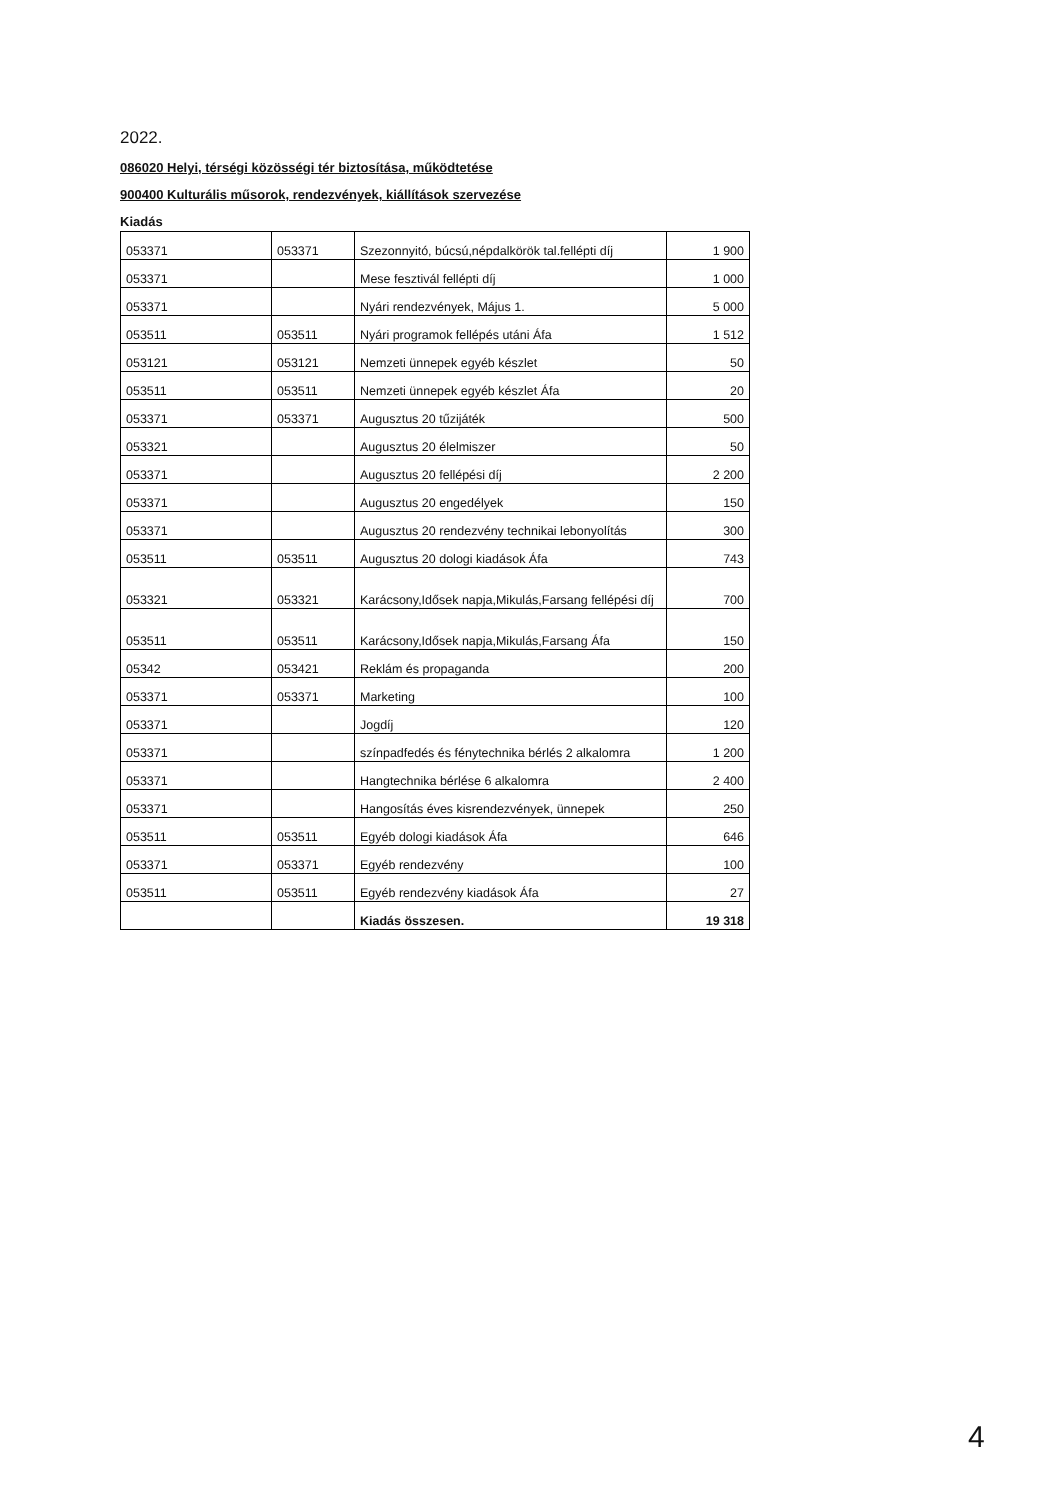2022.
086020 Helyi, térségi közösségi tér biztosítása, működtetése
900400 Kulturális műsorok, rendezvények, kiállítások szervezése
Kiadás
| 053371 | 053371 | Szezonnyitó, búcsú,népdalkörök tal.fellépti díj | 1 900 |
| 053371 | | Mese fesztivál fellépti díj | 1 000 |
| 053371 | | Nyári rendezvények, Május 1. | 5 000 |
| 053511 | 053511 | Nyári programok fellépés utáni Áfa | 1 512 |
| 053121 | 053121 | Nemzeti ünnepek egyéb készlet | 50 |
| 053511 | 053511 | Nemzeti ünnepek egyéb készlet Áfa | 20 |
| 053371 | 053371 | Augusztus 20 tűzijáték | 500 |
| 053321 | | Augusztus 20 élelmiszer | 50 |
| 053371 | | Augusztus 20 fellépési díj | 2 200 |
| 053371 | | Augusztus 20 engedélyek | 150 |
| 053371 | | Augusztus 20 rendezvény technikai lebonyolítás | 300 |
| 053511 | 053511 | Augusztus 20 dologi kiadások Áfa | 743 |
| 053321 | 053321 | Karácsony,Idősek napja,Mikulás,Farsang fellépési díj | 700 |
| 053511 | 053511 | Karácsony,Idősek napja,Mikulás,Farsang Áfa | 150 |
| 05342 | 053421 | Reklám és propaganda | 200 |
| 053371 | 053371 | Marketing | 100 |
| 053371 | | Jogdíj | 120 |
| 053371 | | színpadfedés és fénytechnika bérlés 2 alkalomra | 1 200 |
| 053371 | | Hangtechnika bérlése 6 alkalomra | 2 400 |
| 053371 | | Hangosítás éves kisrendezvények, ünnepek | 250 |
| 053511 | 053511 | Egyéb dologi kiadások Áfa | 646 |
| 053371 | 053371 | Egyéb rendezvény | 100 |
| 053511 | 053511 | Egyéb rendezvény kiadások Áfa | 27 |
| | | Kiadás összesen. | 19 318 |
4